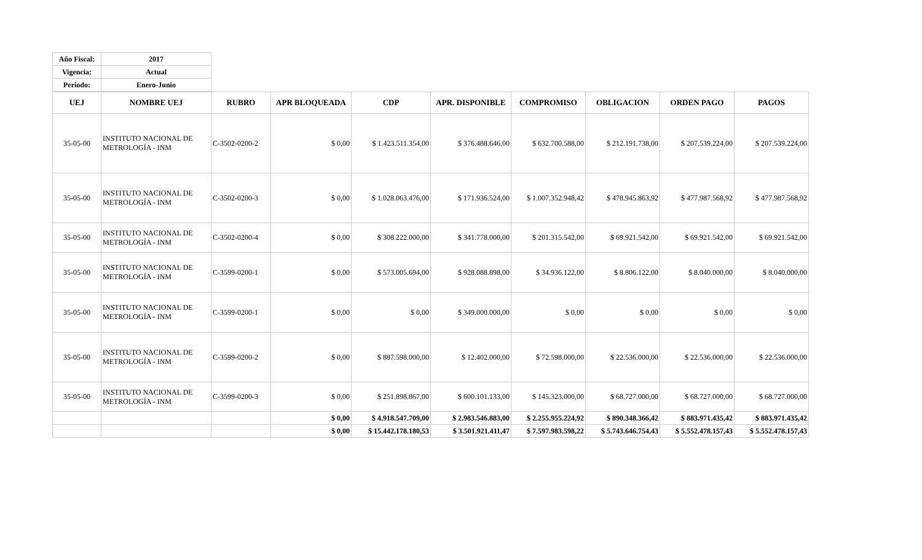| Año Fiscal: | 2017 |
| Vigencia: | Actual |
| Periodo: | Enero-Junio |
| UEJ | NOMBRE UEJ | RUBRO | APR BLOQUEADA | CDP | APR. DISPONIBLE | COMPROMISO | OBLIGACION | ORDEN PAGO | PAGOS |
| --- | --- | --- | --- | --- | --- | --- | --- | --- | --- |
| 35-05-00 | INSTITUTO NACIONAL DE METROLOGÍA - INM | C-3502-0200-2 | $ 0,00 | $ 1.423.511.354,00 | $ 376.488.646,00 | $ 632.700.588,00 | $ 212.191.738,00 | $ 207.539.224,00 | $ 207.539.224,00 |
| 35-05-00 | INSTITUTO NACIONAL DE METROLOGÍA - INM | C-3502-0200-3 | $ 0,00 | $ 1.028.063.476,00 | $ 171.936.524,00 | $ 1.007.352.948,42 | $ 478.945.863,92 | $ 477.987.568,92 | $ 477.987.568,92 |
| 35-05-00 | INSTITUTO NACIONAL DE METROLOGÍA - INM | C-3502-0200-4 | $ 0,00 | $ 308.222.000,00 | $ 341.778.000,00 | $ 201.315.542,00 | $ 69.921.542,00 | $ 69.921.542,00 | $ 69.921.542,00 |
| 35-05-00 | INSTITUTO NACIONAL DE METROLOGÍA - INM | C-3599-0200-1 | $ 0,00 | $ 573.005.694,00 | $ 928.088.898,00 | $ 34.936.122,00 | $ 8.806.122,00 | $ 8.040.000,00 | $ 8.040.000,00 |
| 35-05-00 | INSTITUTO NACIONAL DE METROLOGÍA - INM | C-3599-0200-1 | $ 0,00 | $ 0,00 | $ 349.000.000,00 | $ 0,00 | $ 0,00 | $ 0,00 | $ 0,00 |
| 35-05-00 | INSTITUTO NACIONAL DE METROLOGÍA - INM | C-3599-0200-2 | $ 0,00 | $ 887.598.000,00 | $ 12.402.000,00 | $ 72.598.000,00 | $ 22.536.000,00 | $ 22.536.000,00 | $ 22.536.000,00 |
| 35-05-00 | INSTITUTO NACIONAL DE METROLOGÍA - INM | C-3599-0200-3 | $ 0,00 | $ 251.898.867,00 | $ 600.101.133,00 | $ 145.323.000,00 | $ 68.727.000,00 | $ 68.727.000,00 | $ 68.727.000,00 |
| | | | $ 0,00 | $ 4.918.547.709,00 | $ 2.983.546.883,00 | $ 2.255.955.224,92 | $ 890.348.366,42 | $ 883.971.435,42 | $ 883.971.435,42 |
| | | | $ 0,00 | $ 15.442.178.180,53 | $ 3.501.921.411,47 | $ 7.597.983.598,22 | $ 5.743.646.754,43 | $ 5.552.478.157,43 | $ 5.552.478.157,43 |